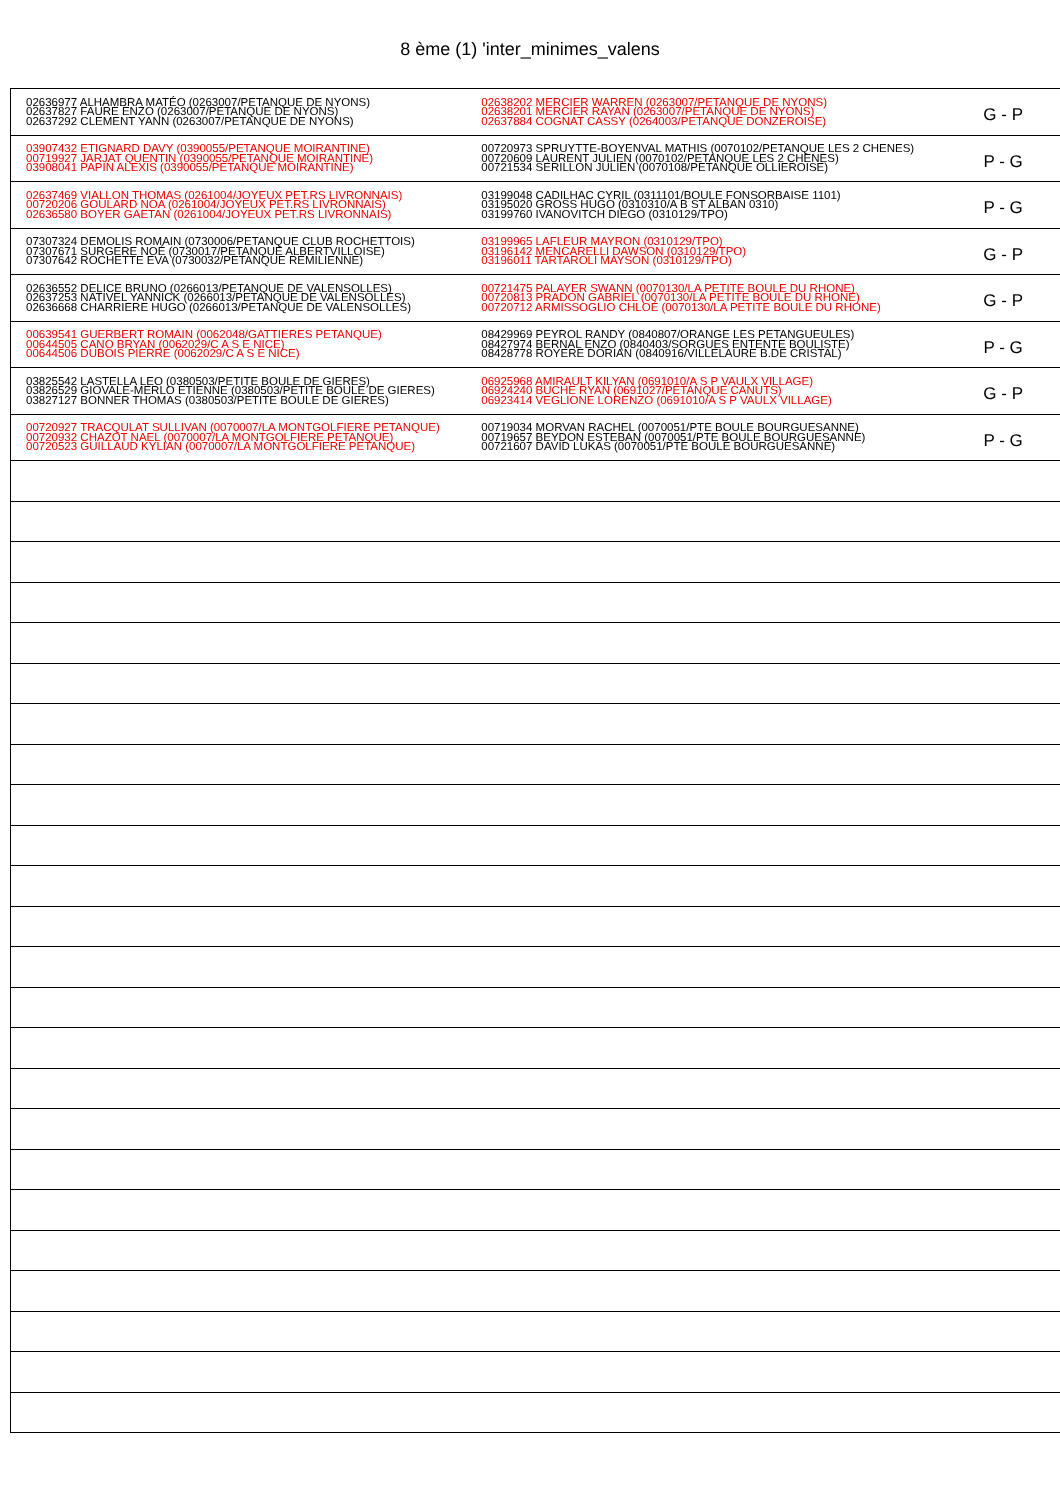8 ème (1) 'inter_minimes_valens
| 02636977 ALHAMBRA MATÉO (0263007/PETANQUE DE NYONS) 02637827 FAURE ENZO (0263007/PETANQUE DE NYONS) 02637292 CLEMENT YANN (0263007/PETANQUE DE NYONS) | 02638202 MERCIER WARREN (0263007/PETANQUE DE NYONS) 02638201 MERCIER RAYAN (0263007/PETANQUE DE NYONS) 02637884 COGNAT CASSY (0264003/PETANQUE DONZEROISE) | G - P |
| 03907432 ETIGNARD DAVY (0390055/PETANQUE MOIRANTINE) 00719927 JARJAT QUENTIN (0390055/PETANQUE MOIRANTINE) 03908041 PAPIN ALEXIS (0390055/PETANQUE MOIRANTINE) | 00720973 SPRUYTTE-BOYENVAL MATHIS (0070102/PETANQUE LES 2 CHENES) 00720609 LAURENT JULIEN (0070102/PETANQUE LES 2 CHENES) 00721534 SERILLON JULIEN (0070108/PETANQUE OLLIEROISE) | P - G |
| 02637469 VIALLON THOMAS (0261004/JOYEUX PET.RS LIVRONNAIS) 00720206 GOULARD NOA (0261004/JOYEUX PET.RS LIVRONNAIS) 02636580 BOYER GAETAN (0261004/JOYEUX PET.RS LIVRONNAIS) | 03199048 CADILHAC CYRIL (0311101/BOULE FONSORBAISE 1101) 03195020 GROSS HUGO (0310310/A B ST ALBAN 0310) 03199760 IVANOVITCH DIEGO (0310129/TPO) | P - G |
| 07307324 DEMOLIS ROMAIN (0730006/PETANQUE CLUB ROCHETTOIS) 07307671 SURGERE NOÉ (0730017/PETANQUE ALBERTVILLOISE) 07307642 ROCHETTE EVA (0730032/PETANQUE REMILIENNE) | 03199965 LAFLEUR MAYRON (0310129/TPO) 03196142 MENCARELLI DAWSON (0310129/TPO) 03196011 TARTAROLI MAYSON (0310129/TPO) | G - P |
| 02636552 DELICE BRUNO (0266013/PETANQUE DE VALENSOLLES) 02637253 NATIVEL YANNICK (0266013/PETANQUE DE VALENSOLLES) 02636668 CHARRIERE HUGO (0266013/PETANQUE DE VALENSOLLES) | 00721475 PALAYER SWANN (0070130/LA PETITE BOULE DU RHONE) 00720813 PRADON GABRIEL (0070130/LA PETITE BOULE DU RHONE) 00720712 ARMISSOGLIO CHLOÉ (0070130/LA PETITE BOULE DU RHONE) | G - P |
| 00639541 GUERBERT ROMAIN (0062048/GATTIERES PETANQUE) 00644505 CANO BRYAN (0062029/C A S E NICE) 00644506 DUBOIS PIERRE (0062029/C A S E NICE) | 08429969 PEYROL RANDY (0840807/ORANGE LES PETANGUEULES) 08427974 BERNAL ENZO (0840403/SORGUES ENTENTE BOULISTE) 08428778 ROYERE DORIAN (0840916/VILLELAURE B.DE CRISTAL) | P - G |
| 03825542 LASTELLA LEO (0380503/PETITE BOULE DE GIERES) 03826529 GIOVALE-MERLO ETIENNE (0380503/PETITE BOULE DE GIERES) 03827127 BONNER THOMAS (0380503/PETITE BOULE DE GIERES) | 06925968 AMIRAULT KILYAN (0691010/A S P VAULX VILLAGE) 06924240 BUCHE RYAN (0691027/PETANQUE CANUTS) 06923414 VEGLIONE LORENZO (0691010/A S P VAULX VILLAGE) | G - P |
| 00720927 TRACQULAT SULLIVAN (0070007/LA MONTGOLFIERE PETANQUE) 00720932 CHAZOT NAEL (0070007/LA MONTGOLFIERE PETANQUE) 00720523 GUILLAUD KYLIAN (0070007/LA MONTGOLFIERE PETANQUE) | 00719034 MORVAN RACHEL (0070051/PTE BOULE BOURGUESANNE) 00719657 BEYDON ESTEBAN (0070051/PTE BOULE BOURGUESANNE) 00721607 DAVID LUKAS (0070051/PTE BOULE BOURGUESANNE) | P - G |